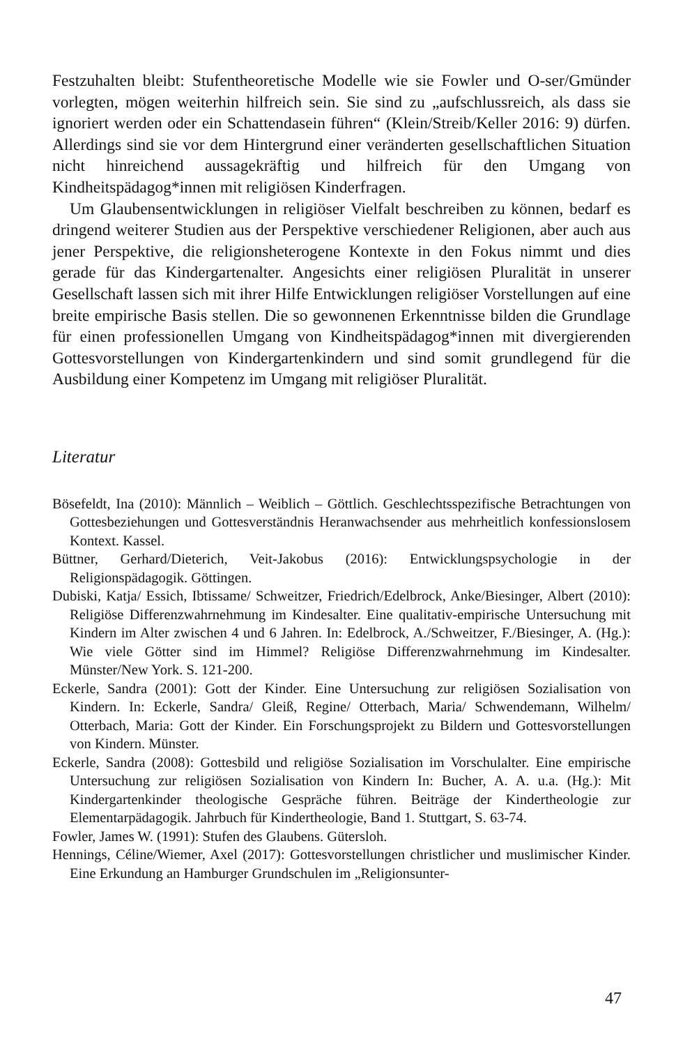Festzuhalten bleibt: Stufentheoretische Modelle wie sie Fowler und O-ser/Gmünder vorlegten, mögen weiterhin hilfreich sein. Sie sind zu „aufschlussreich, als dass sie ignoriert werden oder ein Schattendasein führen“ (Klein/Streib/Keller 2016: 9) dürfen. Allerdings sind sie vor dem Hintergrund einer veränderten gesellschaftlichen Situation nicht hinreichend aussagekräftig und hilfreich für den Umgang von Kindheitspädagog*innen mit religiösen Kinderfragen.
Um Glaubensentwicklungen in religiöser Vielfalt beschreiben zu können, bedarf es dringend weiterer Studien aus der Perspektive verschiedener Religionen, aber auch aus jener Perspektive, die religionsheterogene Kontexte in den Fokus nimmt und dies gerade für das Kindergartenalter. Angesichts einer religiösen Pluralität in unserer Gesellschaft lassen sich mit ihrer Hilfe Entwicklungen religiöser Vorstellungen auf eine breite empirische Basis stellen. Die so gewonnenen Erkenntnisse bilden die Grundlage für einen professionellen Umgang von Kindheitspädagog*innen mit divergierenden Gottesvorstellungen von Kindergartenkindern und sind somit grundlegend für die Ausbildung einer Kompetenz im Umgang mit religiöser Pluralität.
Literatur
Bösefeldt, Ina (2010): Männlich – Weiblich – Göttlich. Geschlechtsspezifische Betrachtungen von Gottesbeziehungen und Gottesverständnis Heranwachsender aus mehrheitlich konfessionslosem Kontext. Kassel.
Büttner, Gerhard/Dieterich, Veit-Jakobus (2016): Entwicklungspsychologie in der Religionspädagogik. Göttingen.
Dubiski, Katja/ Essich, Ibtissame/ Schweitzer, Friedrich/Edelbrock, Anke/Biesinger, Albert (2010): Religiöse Differenzwahrnehmung im Kindesalter. Eine qualitativ-empirische Untersuchung mit Kindern im Alter zwischen 4 und 6 Jahren. In: Edelbrock, A./Schweitzer, F./Biesinger, A. (Hg.): Wie viele Götter sind im Himmel? Religiöse Differenzwahrnehmung im Kindesalter. Münster/New York. S. 121-200.
Eckerle, Sandra (2001): Gott der Kinder. Eine Untersuchung zur religiösen Sozialisation von Kindern. In: Eckerle, Sandra/ Gleiß, Regine/ Otterbach, Maria/ Schwendemann, Wilhelm/ Otterbach, Maria: Gott der Kinder. Ein Forschungsprojekt zu Bildern und Gottesvorstellungen von Kindern. Münster.
Eckerle, Sandra (2008): Gottesbild und religiöse Sozialisation im Vorschulalter. Eine empirische Untersuchung zur religiösen Sozialisation von Kindern In: Bucher, A. A. u.a. (Hg.): Mit Kindergartenkinder theologische Gespräche führen. Beiträge der Kindertheologie zur Elementarpädagogik. Jahrbuch für Kindertheologie, Band 1. Stuttgart, S. 63-74.
Fowler, James W. (1991): Stufen des Glaubens. Gütersloh.
Hennings, Céline/Wiemer, Axel (2017): Gottesvorstellungen christlicher und muslimischer Kinder. Eine Erkundung an Hamburger Grundschulen im „Religionsunter-
47